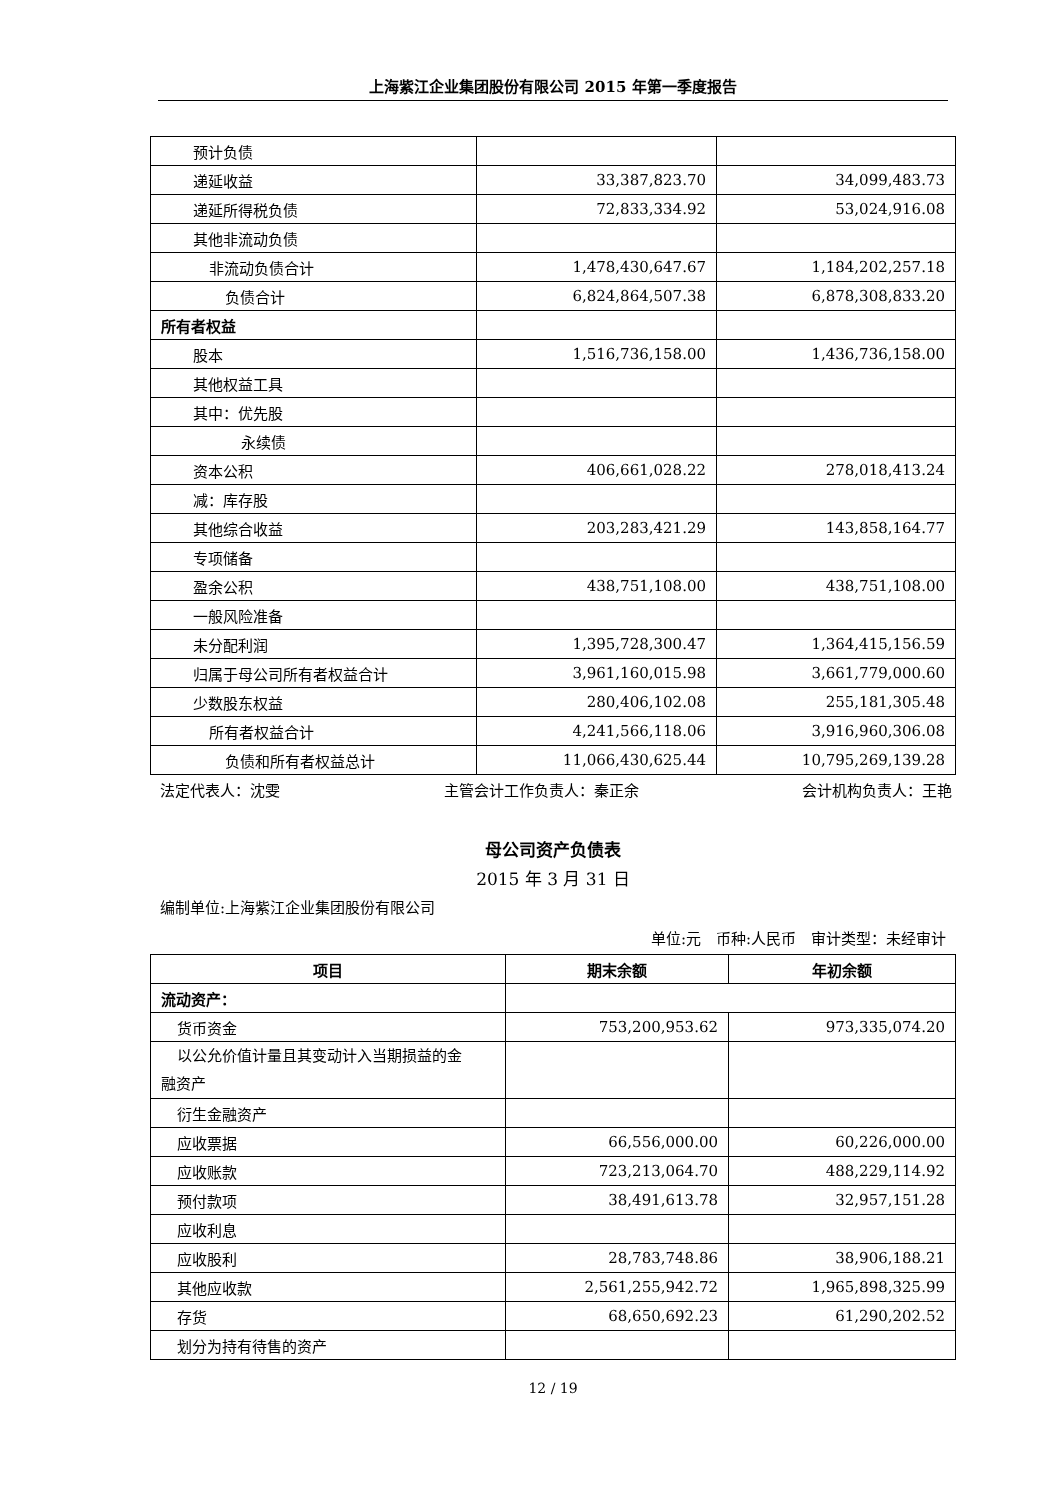上海紫江企业集团股份有限公司 2015 年第一季度报告
| 预计负债 | | |
| 递延收益 | 33,387,823.70 | 34,099,483.73 |
| 递延所得税负债 | 72,833,334.92 | 53,024,916.08 |
| 其他非流动负债 | | |
| 非流动负债合计 | 1,478,430,647.67 | 1,184,202,257.18 |
| 负债合计 | 6,824,864,507.38 | 6,878,308,833.20 |
| 所有者权益 | | |
| 股本 | 1,516,736,158.00 | 1,436,736,158.00 |
| 其他权益工具 | | |
| 其中：优先股 | | |
| 永续债 | | |
| 资本公积 | 406,661,028.22 | 278,018,413.24 |
| 减：库存股 | | |
| 其他综合收益 | 203,283,421.29 | 143,858,164.77 |
| 专项储备 | | |
| 盈余公积 | 438,751,108.00 | 438,751,108.00 |
| 一般风险准备 | | |
| 未分配利润 | 1,395,728,300.47 | 1,364,415,156.59 |
| 归属于母公司所有者权益合计 | 3,961,160,015.98 | 3,661,779,000.60 |
| 少数股东权益 | 280,406,102.08 | 255,181,305.48 |
| 所有者权益合计 | 4,241,566,118.06 | 3,916,960,306.08 |
| 负债和所有者权益总计 | 11,066,430,625.44 | 10,795,269,139.28 |
法定代表人：沈雯 主管会计工作负责人：秦正余 会计机构负责人：王艳
母公司资产负债表
2015 年 3 月 31 日
编制单位:上海紫江企业集团股份有限公司
单位:元　币种:人民币　审计类型：未经审计
| 项目 | 期末余额 | 年初余额 |
| --- | --- | --- |
| 流动资产： | | |
| 货币资金 | 753,200,953.62 | 973,335,074.20 |
| 以公允价值计量且其变动计入当期损益的金 融资产 | | |
| 衍生金融资产 | | |
| 应收票据 | 66,556,000.00 | 60,226,000.00 |
| 应收账款 | 723,213,064.70 | 488,229,114.92 |
| 预付款项 | 38,491,613.78 | 32,957,151.28 |
| 应收利息 | | |
| 应收股利 | 28,783,748.86 | 38,906,188.21 |
| 其他应收款 | 2,561,255,942.72 | 1,965,898,325.99 |
| 存货 | 68,650,692.23 | 61,290,202.52 |
| 划分为持有待售的资产 | | |
12 / 19